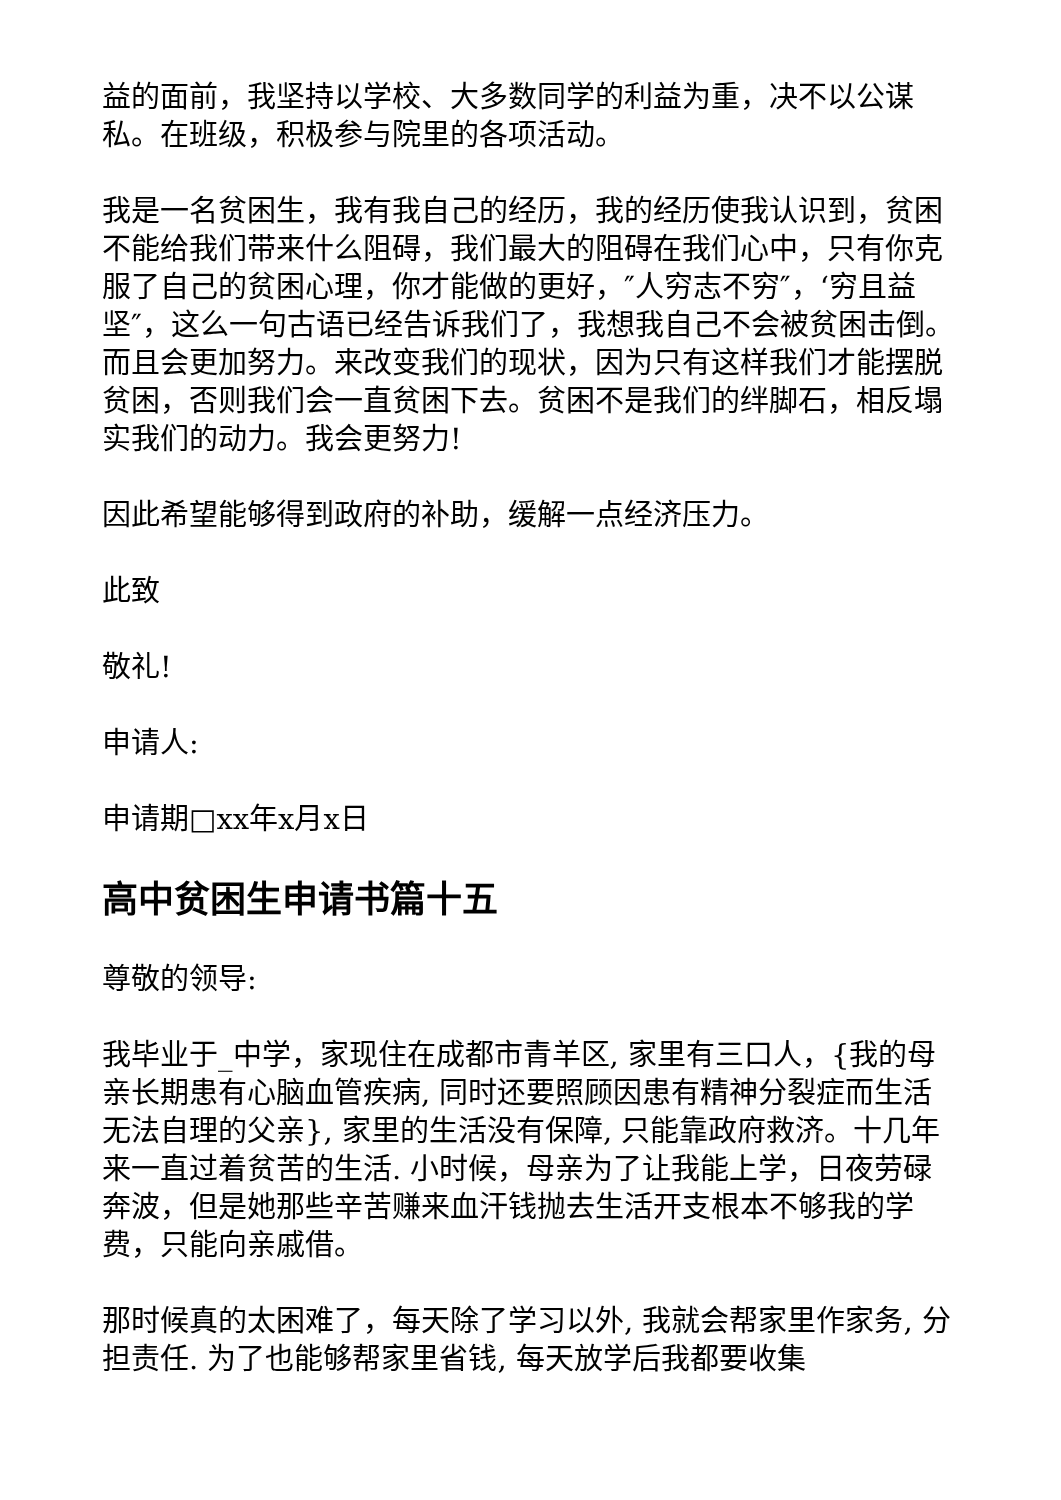益的面前，我坚持以学校、大多数同学的利益为重，决不以公谋私。在班级，积极参与院里的各项活动。
我是一名贫困生，我有我自己的经历，我的经历使我认识到，贫困不能给我们带来什么阻碍，我们最大的阻碍在我们心中，只有你克服了自己的贫困心理，你才能做的更好，″人穷志不穷″，‘穷且益坚″，这么一句古语已经告诉我们了，我想我自己不会被贫困击倒。而且会更加努力。来改变我们的现状，因为只有这样我们才能摆脱贫困，否则我们会一直贫困下去。贫困不是我们的绊脚石，相反塌实我们的动力。我会更努力!
因此希望能够得到政府的补助，缓解一点经济压力。
此致
敬礼!
申请人:
申请期□xx年x月x日
高中贫困生申请书篇十五
尊敬的领导:
我毕业于_中学，家现住在成都市青羊区, 家里有三口人，{我的母亲长期患有心脑血管疾病, 同时还要照顾因患有精神分裂症而生活无法自理的父亲}, 家里的生活没有保障, 只能靠政府救济。十几年来一直过着贫苦的生活. 小时候，母亲为了让我能上学，日夜劳碌奔波，但是她那些辛苦赚来血汗钱抛去生活开支根本不够我的学费，只能向亲戚借。
那时候真的太困难了，每天除了学习以外, 我就会帮家里作家务, 分担责任. 为了也能够帮家里省钱, 每天放学后我都要收集